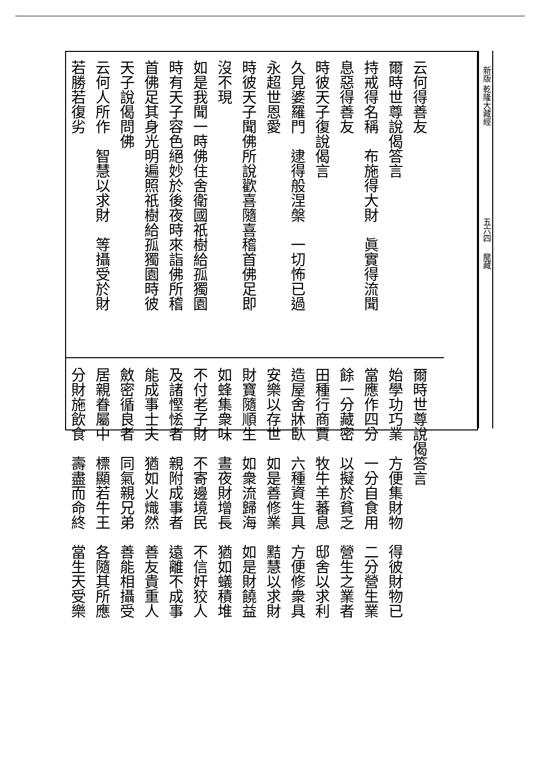新版 乾隆大藏經 　　　　　　　　　　　五六四　 龍藏
云何得善友
爾時世尊說偈答言
持戒得名稱　布施得大財　眞實得流聞
息惡得善友
時彼天子復說偈言
久見婆羅門　逮得般涅槃　一切怖已過
永超世恩愛
時彼天子聞佛所說歡喜隨喜稽首佛足即
沒不現
如是我聞一時佛住舍衛國祇樹給孤獨園
時有天子容色絕妙於後夜時來詣佛所稽
首佛足其身光明遍照祇樹給孤獨園時彼
天子說偈問佛
云何人所作　智慧以求財　等攝受於財
若勝若復劣
爾時世尊說偈答言
始學功巧業　方便集財物　得彼財物已
當應作四分　一分自食用　二分營生業
餘一分藏密　以擬於貧乏　營生之業者
田種行商賈　牧牛羊蕃息　邸舍以求利
造屋舍牀臥　六種資生具　方便修衆具
安樂以存世　如是善修業　黠慧以求財
財寶隨順生　如衆流歸海　如是財饒益
如蜂集衆味　晝夜財增長　猶如蟻積堆
不付老子財　不寄邊境民　不信奸狡人
及諸慳恡者　親附成事者　遠離不成事
能成事士夫　猶如火熾然　善友貴重人
斂密循良者　同氣親兄弟　善能相攝受
居親眷屬中　標顯若牛王　各隨其所應
分財施飲食　壽盡而命終　當生天受樂